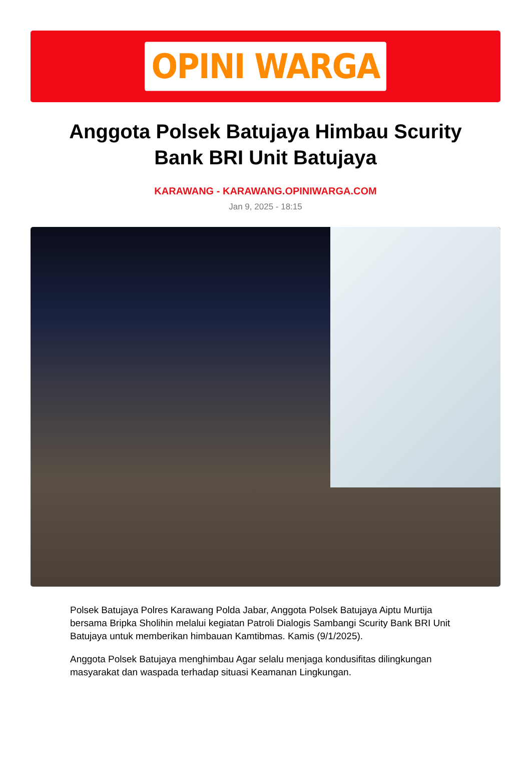OPINI WARGA
Anggota Polsek Batujaya Himbau Scurity Bank BRI Unit Batujaya
KARAWANG - KARAWANG.OPINIWARGA.COM
Jan 9, 2025 - 18:15
Polsek Batujaya Polres Karawang Polda Jabar, Anggota Polsek Batujaya Aiptu Murtija bersama Bripka Sholihin melalui kegiatan Patroli Dialogis Sambangi Scurity Bank BRI Unit Batujaya untuk memberikan himbauan Kamtibmas. Kamis (9/1/2025).
Anggota Polsek Batujaya menghimbau Agar selalu menjaga kondusifitas dilingkungan masyarakat dan waspada terhadap situasi Keamanan Lingkungan.